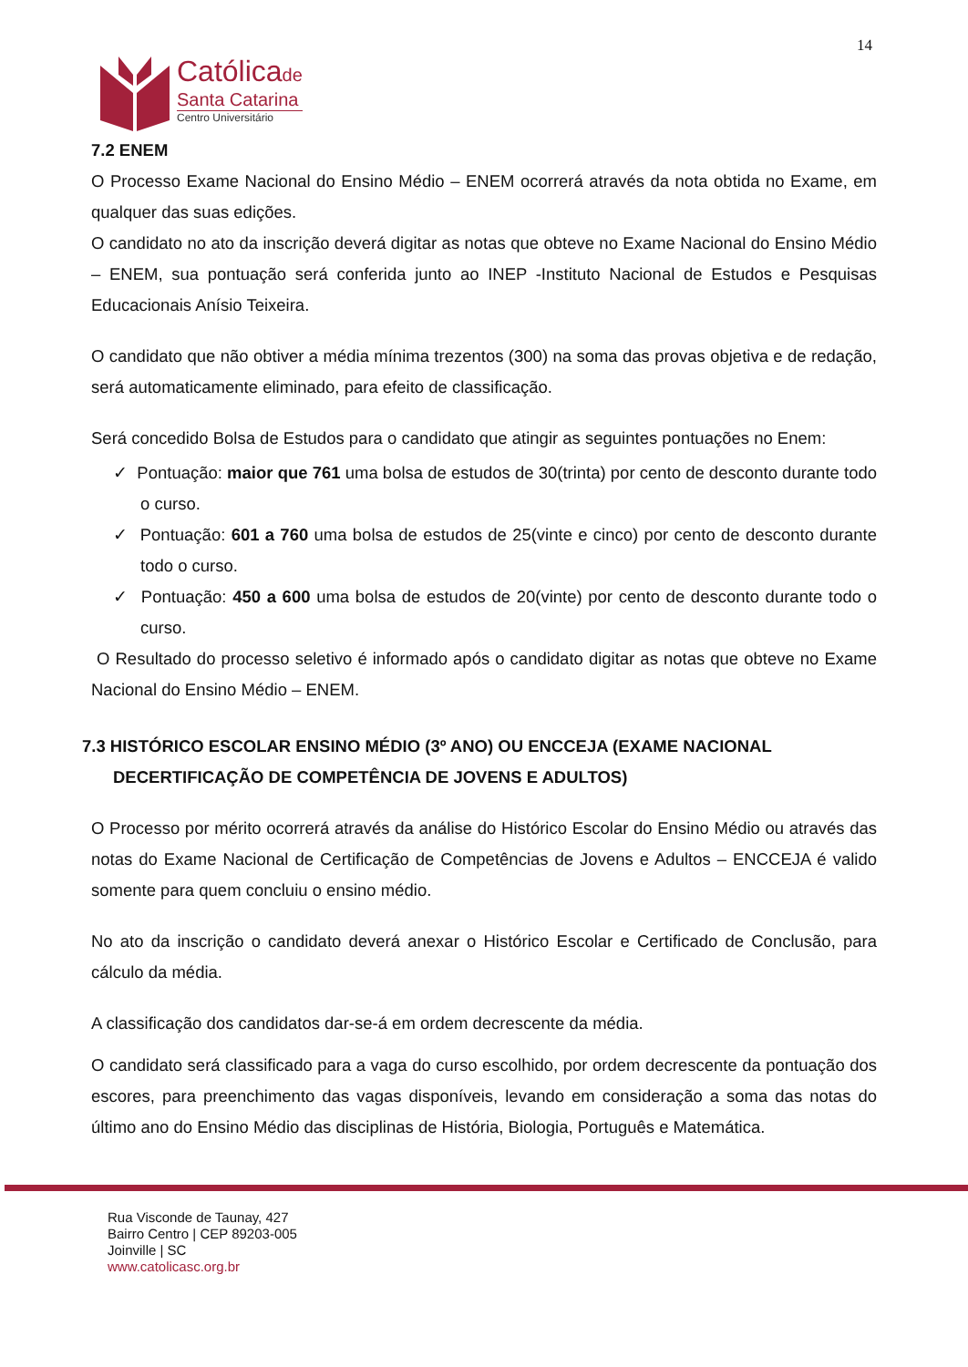14
Católicade
Santa Catarina
Centro Universitário
7.2 ENEM
O Processo Exame Nacional do Ensino Médio – ENEM ocorrerá através da nota obtida no Exame, em qualquer das suas edições.
O candidato no ato da inscrição deverá digitar as notas que obteve no Exame Nacional do Ensino Médio – ENEM, sua pontuação será conferida junto ao INEP -Instituto Nacional de Estudos e Pesquisas Educacionais Anísio Teixeira.
O candidato que não obtiver a média mínima trezentos (300) na soma das provas objetiva e de redação, será automaticamente eliminado, para efeito de classificação.
Será concedido Bolsa de Estudos para o candidato que atingir as seguintes pontuações no Enem:
✓ Pontuação: maior que 761 uma bolsa de estudos de 30(trinta) por cento de desconto durante todo o curso.
✓ Pontuação: 601 a 760 uma bolsa de estudos de 25(vinte e cinco) por cento de desconto durante todo o curso.
✓ Pontuação: 450 a 600 uma bolsa de estudos de 20(vinte) por cento de desconto durante todo o curso.
O Resultado do processo seletivo é informado após o candidato digitar as notas que obteve no Exame Nacional do Ensino Médio – ENEM.
7.3 HISTÓRICO ESCOLAR ENSINO MÉDIO (3º ANO) OU ENCCEJA (EXAME NACIONAL DECERTIFICAÇÃO DE COMPETÊNCIA DE JOVENS E ADULTOS)
O Processo por mérito ocorrerá através da análise do Histórico Escolar do Ensino Médio ou através das notas do Exame Nacional de Certificação de Competências de Jovens e Adultos – ENCCEJA é valido somente para quem concluiu o ensino médio.
No ato da inscrição o candidato deverá anexar o Histórico Escolar e Certificado de Conclusão, para cálculo da média.
A classificação dos candidatos dar-se-á em ordem decrescente da média.
O candidato será classificado para a vaga do curso escolhido, por ordem decrescente da pontuação dos escores, para preenchimento das vagas disponíveis, levando em consideração a soma das notas do último ano do Ensino Médio das disciplinas de História, Biologia, Português e Matemática.
Rua Visconde de Taunay, 427
Bairro Centro | CEP 89203-005
Joinville | SC
www.catolicasc.org.br